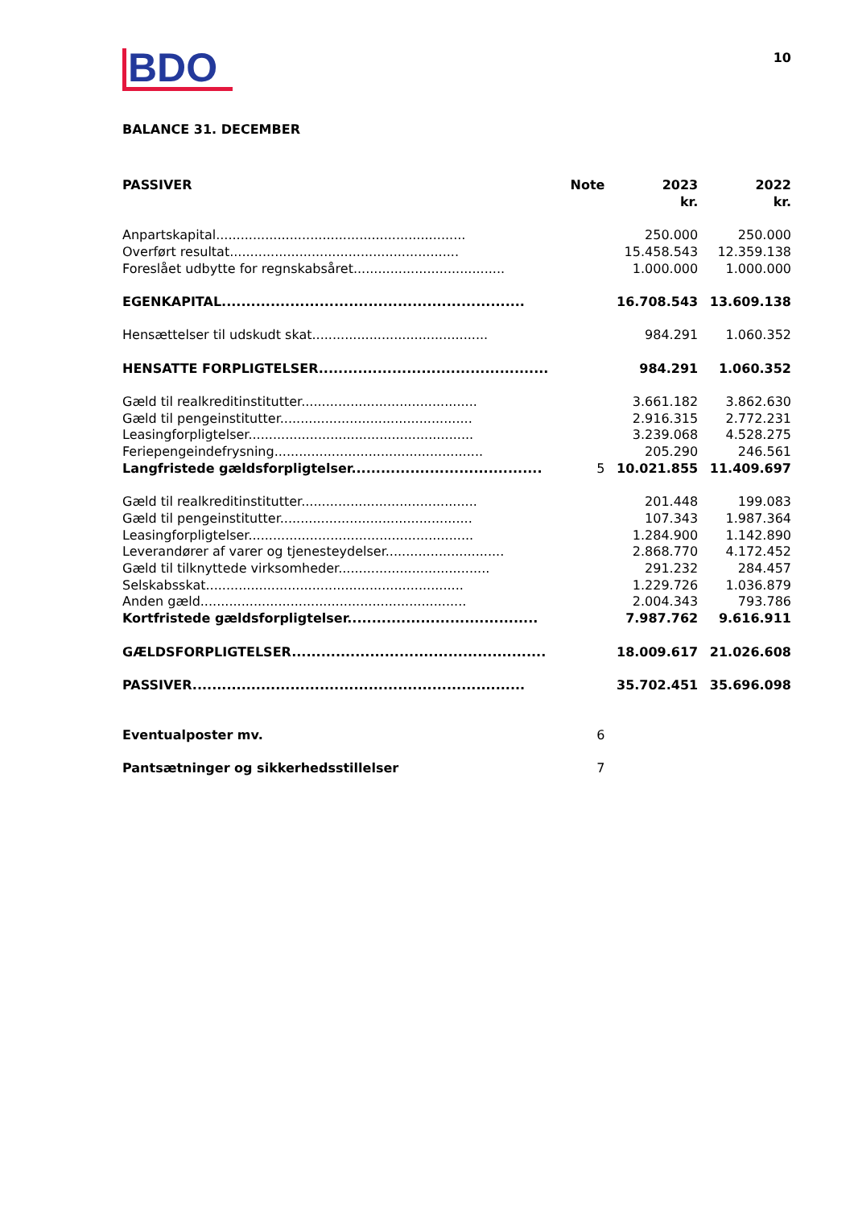10
BDO
BALANCE 31. DECEMBER
| PASSIVER | Note | 2023 kr. | 2022 kr. |
| --- | --- | --- | --- |
| Anpartskapital............................................................. | | 250.000 | 250.000 |
| Overført resultat........................................................ | | 15.458.543 | 12.359.138 |
| Foreslået udbytte for regnskabsåret..................................... | | 1.000.000 | 1.000.000 |
| EGENKAPITAL.............................................................. | | 16.708.543 | 13.609.138 |
| Hensættelser til udskudt skat........................................... | | 984.291 | 1.060.352 |
| HENSATTE FORPLIGTELSER............................................... | | 984.291 | 1.060.352 |
| Gæld til realkreditinstitutter........................................... | | 3.661.182 | 3.862.630 |
| Gæld til pengeinstitutter............................................... | | 2.916.315 | 2.772.231 |
| Leasingforpligtelser....................................................... | | 3.239.068 | 4.528.275 |
| Feriepengeindefrysning................................................... | | 205.290 | 246.561 |
| Langfristede gældsforpligtelser....................................... | 5 | 10.021.855 | 11.409.697 |
| Gæld til realkreditinstitutter........................................... | | 201.448 | 199.083 |
| Gæld til pengeinstitutter............................................... | | 107.343 | 1.987.364 |
| Leasingforpligtelser....................................................... | | 1.284.900 | 1.142.890 |
| Leverandører af varer og tjenesteydelser............................. | | 2.868.770 | 4.172.452 |
| Gæld til tilknyttede virksomheder..................................... | | 291.232 | 284.457 |
| Selskabsskat............................................................... | | 1.229.726 | 1.036.879 |
| Anden gæld................................................................. | | 2.004.343 | 793.786 |
| Kortfristede gældsforpligtelser....................................... | | 7.987.762 | 9.616.911 |
| GÆLDSFORPLIGTELSER.................................................... | | 18.009.617 | 21.026.608 |
| PASSIVER.................................................................... | | 35.702.451 | 35.696.098 |
| Eventualposter mv. | 6 | | |
| Pantsætninger og sikkerhedsstillelser | 7 | | |